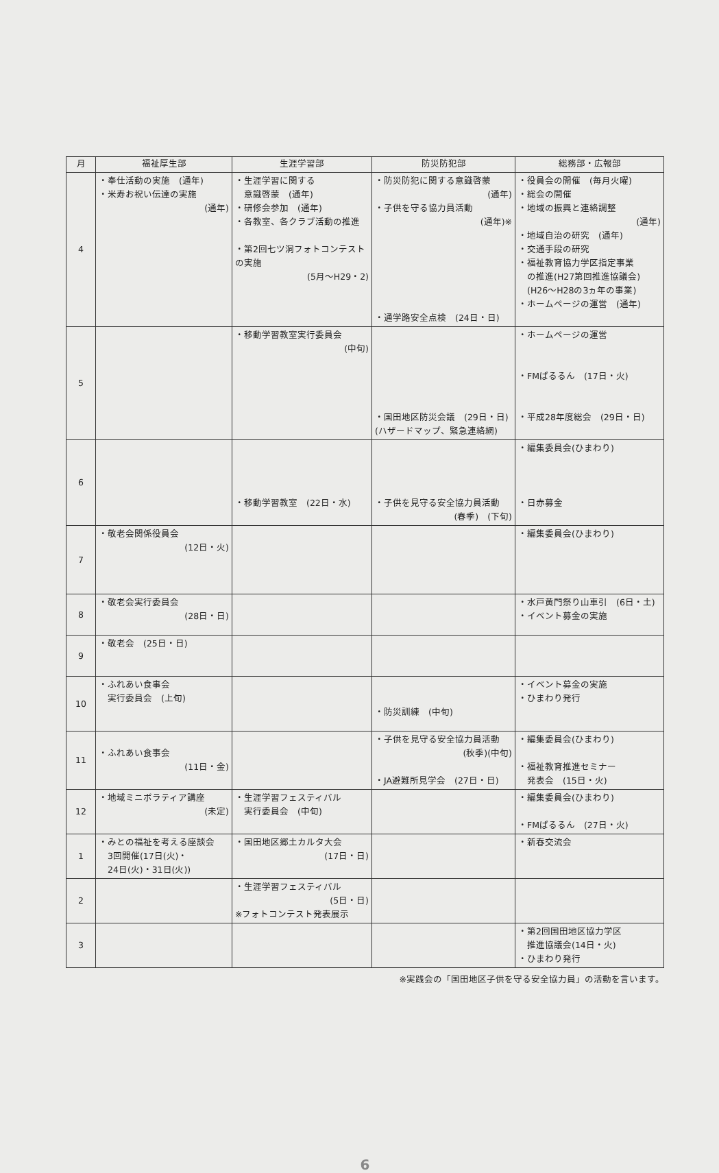| 月 | 福祉厚生部 | 生涯学習部 | 防災防犯部 | 総務部・広報部 |
| --- | --- | --- | --- | --- |
| 4 | ・奉仕活動の実施 (通年) ・米寿お祝い伝達の実施 (通年) | ・生涯学習に関する 意識啓蒙 (通年) ・研修会参加 (通年) ・各教室、各クラブ活動の推進 ・第2回七ツ洞フォトコンテストの実施 (5月～H29・2) | ・防災防犯に関する意識啓蒙 (通年) ・子供を守る協力員活動 (通年)※ ・通学路安全点検 (24日・日) | ・役員会の開催 (毎月火曜) ・総会の開催 ・地域の振興と連絡調整 (通年) ・地域自治の研究 (通年) ・交通手段の研究 ・福祉教育協力学区指定事業 の推進(H27第回推進協議会) (H26～H28の3ヵ年の事業) ・ホームページの運営 (通年) |
| 5 | | ・移動学習教室実行委員会 (中旬) | ・国田地区防災会議 (29日・日) (ハザードマップ、緊急連絡網) | ・ホームページの運営 ・FMぱるるん (17日・火) ・平成28年度総会 (29日・日) |
| 6 | | ・移動学習教室 (22日・水) | ・子供を見守る安全協力員活動 (春季) (下旬) | ・編集委員会(ひまわり) ・日赤募金 |
| 7 | ・敬老会関係役員会 (12日・火) | | | ・編集委員会(ひまわり) |
| 8 | ・敬老会実行委員会 (28日・日) | | | ・水戸黄門祭り山車引 (6日・土) ・イベント募金の実施 |
| 9 | ・敬老会 (25日・日) | | | |
| 10 | ・ふれあい食事会 実行委員会 (上旬) | | ・防災訓練 (中旬) | ・イベント募金の実施 ・ひまわり発行 |
| 11 | ・ふれあい食事会 (11日・金) | | ・子供を見守る安全協力員活動 (秋季)(中旬) ・JA避難所見学会 (27日・日) | ・編集委員会(ひまわり) ・福祉教育推進セミナー 発表会 (15日・火) |
| 12 | ・地域ミニボラティア講座 (未定) | ・生涯学習フェスティバル 実行委員会 (中旬) | | ・編集委員会(ひまわり) ・FMぱるるん (27日・火) |
| 1 | ・みとの福祉を考える座談会 3回開催(17日(火)・ 24日(火)・31日(火)) | ・国田地区郷土カルタ大会 (17日・日) | | ・新春交流会 |
| 2 | | ・生涯学習フェスティバル (5日・日) ※フォトコンテスト発表展示 | | |
| 3 | | | | ・第2回国田地区協力学区 推進協議会(14日・火) ・ひまわり発行 |
※実践会の「国田地区子供を守る安全協力員」の活動を言います。
6